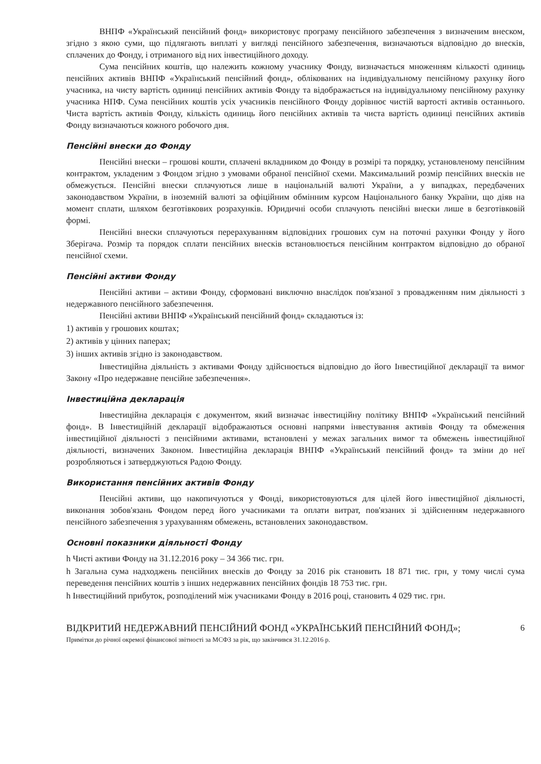ВНПФ «Український пенсійний фонд» використовує програму пенсійного забезпечення з визначеним внеском, згідно з якою суми, що підлягають виплаті у вигляді пенсійного забезпечення, визначаються відповідно до внесків, сплачених до Фонду, і отриманого від них інвестиційного доходу.
Сума пенсійних коштів, що належить кожному учаснику Фонду, визначається множенням кількості одиниць пенсійних активів ВНПФ «Український пенсійний фонд», облікованих на індивідуальному пенсійному рахунку його учасника, на чисту вартість одиниці пенсійних активів Фонду та відображається на індивідуальному пенсійному рахунку учасника НПФ. Сума пенсійних коштів усіх учасників пенсійного Фонду дорівнює чистій вартості активів останнього. Чиста вартість активів Фонду, кількість одиниць його пенсійних активів та чиста вартість одиниці пенсійних активів Фонду визначаються кожного робочого дня.
Пенсійні внески до Фонду
Пенсійні внески – грошові кошти, сплачені вкладником до Фонду в розмірі та порядку, установленому пенсійним контрактом, укладеним з Фондом згідно з умовами обраної пенсійної схеми. Максимальний розмір пенсійних внесків не обмежується. Пенсійні внески сплачуються лише в національній валюті України, а у випадках, передбачених законодавством України, в іноземній валюті за офіційним обмінним курсом Національного банку України, що діяв на момент сплати, шляхом безготівкових розрахунків. Юридичні особи сплачують пенсійні внески лише в безготівковій формі.
Пенсійні внески сплачуються перерахуванням відповідних грошових сум на поточні рахунки Фонду у його Зберігача. Розмір та порядок сплати пенсійних внесків встановлюється пенсійним контрактом відповідно до обраної пенсійної схеми.
Пенсійні активи Фонду
Пенсійні активи – активи Фонду, сформовані виключно внаслідок пов'язаної з провадженням ним діяльності з недержавного пенсійного забезпечення.
Пенсійні активи ВНПФ «Український пенсійний фонд» складаються із:
1) активів у грошових коштах;
2) активів у цінних паперах;
3) інших активів згідно із законодавством.
Інвестиційна діяльність з активами Фонду здійснюється відповідно до його Інвестиційної декларації та вимог Закону «Про недержавне пенсійне забезпечення».
Інвестиційна декларація
Інвестиційна декларація є документом, який визначає інвестиційну політику ВНПФ «Український пенсійний фонд». В Інвестиційній декларації відображаються основні напрями інвестування активів Фонду та обмеження інвестиційної діяльності з пенсійними активами, встановлені у межах загальних вимог та обмежень інвестиційної діяльності, визначених Законом. Інвестиційна декларація ВНПФ «Український пенсійний фонд» та зміни до неї розробляються і затверджуються Радою Фонду.
Використання пенсійних активів Фонду
Пенсійні активи, що накопичуються у Фонді, використовуються для цілей його інвестиційної діяльності, виконання зобов'язань Фондом перед його учасниками та оплати витрат, пов'язаних зі здійсненням недержавного пенсійного забезпечення з урахуванням обмежень, встановлених законодавством.
Основні показники діяльності Фонду
h Чисті активи Фонду на 31.12.2016 року – 34 366 тис. грн.
h Загальна сума надходжень пенсійних внесків до Фонду за 2016 рік становить 18 871 тис. грн, у тому числі сума переведення пенсійних коштів з інших недержавних пенсійних фондів 18 753 тис. грн.
h Інвестиційний прибуток, розподілений між учасниками Фонду в 2016 році, становить 4 029 тис. грн.
ВІДКРИТИЙ НЕДЕРЖАВНИЙ ПЕНСІЙНИЙ ФОНД «УКРАЇНСЬКИЙ ПЕНСІЙНИЙ ФОНД»;
Примітки до річної окремої фінансової звітності за МСФЗ за рік, що закінчився 31.12.2016 р.
6